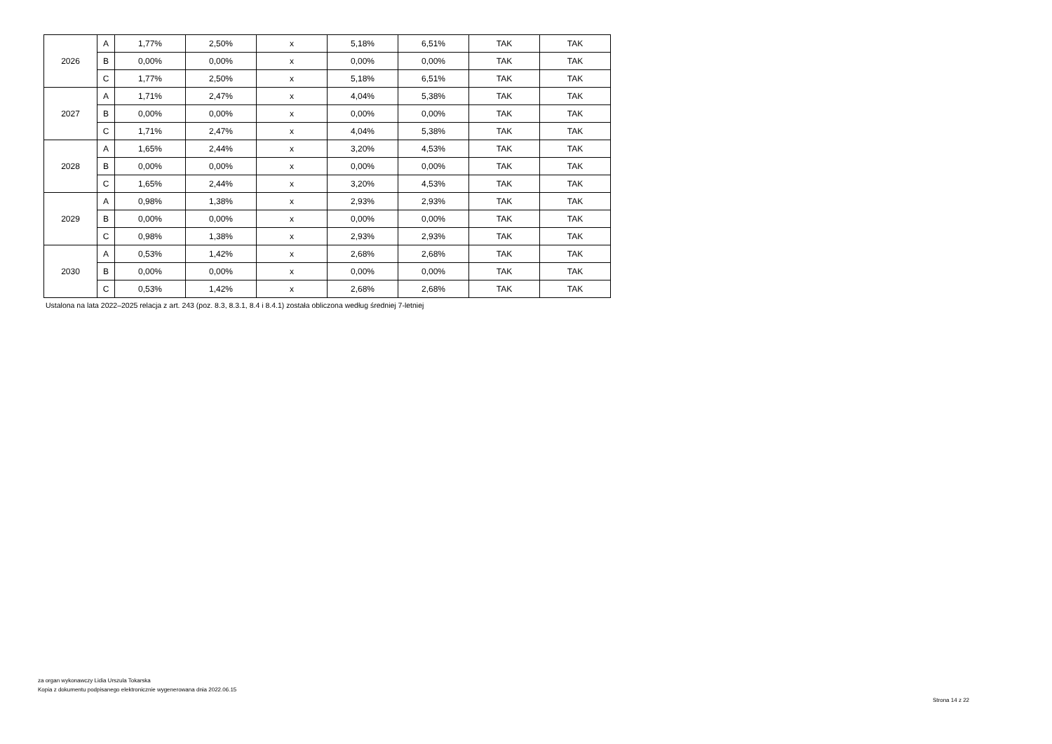| 2026 | A | 1,77% | 2,50% | x | 5,18% | 6,51% | TAK | TAK |
| | B | 0,00% | 0,00% | x | 0,00% | 0,00% | TAK | TAK |
| | C | 1,77% | 2,50% | x | 5,18% | 6,51% | TAK | TAK |
| 2027 | A | 1,71% | 2,47% | x | 4,04% | 5,38% | TAK | TAK |
| | B | 0,00% | 0,00% | x | 0,00% | 0,00% | TAK | TAK |
| | C | 1,71% | 2,47% | x | 4,04% | 5,38% | TAK | TAK |
| 2028 | A | 1,65% | 2,44% | x | 3,20% | 4,53% | TAK | TAK |
| | B | 0,00% | 0,00% | x | 0,00% | 0,00% | TAK | TAK |
| | C | 1,65% | 2,44% | x | 3,20% | 4,53% | TAK | TAK |
| 2029 | A | 0,98% | 1,38% | x | 2,93% | 2,93% | TAK | TAK |
| | B | 0,00% | 0,00% | x | 0,00% | 0,00% | TAK | TAK |
| | C | 0,98% | 1,38% | x | 2,93% | 2,93% | TAK | TAK |
| 2030 | A | 0,53% | 1,42% | x | 2,68% | 2,68% | TAK | TAK |
| | B | 0,00% | 0,00% | x | 0,00% | 0,00% | TAK | TAK |
| | C | 0,53% | 1,42% | x | 2,68% | 2,68% | TAK | TAK |
Ustalona na lata 2022–2025 relacja z art. 243 (poz. 8.3, 8.3.1, 8.4 i 8.4.1) została obliczona według średniej 7-letniej
za organ wykonawczy Lidia Urszula Tokarska
Kopia z dokumentu podpisanego elektronicznie wygenerowana dnia 2022.06.15
Strona 14 z 22